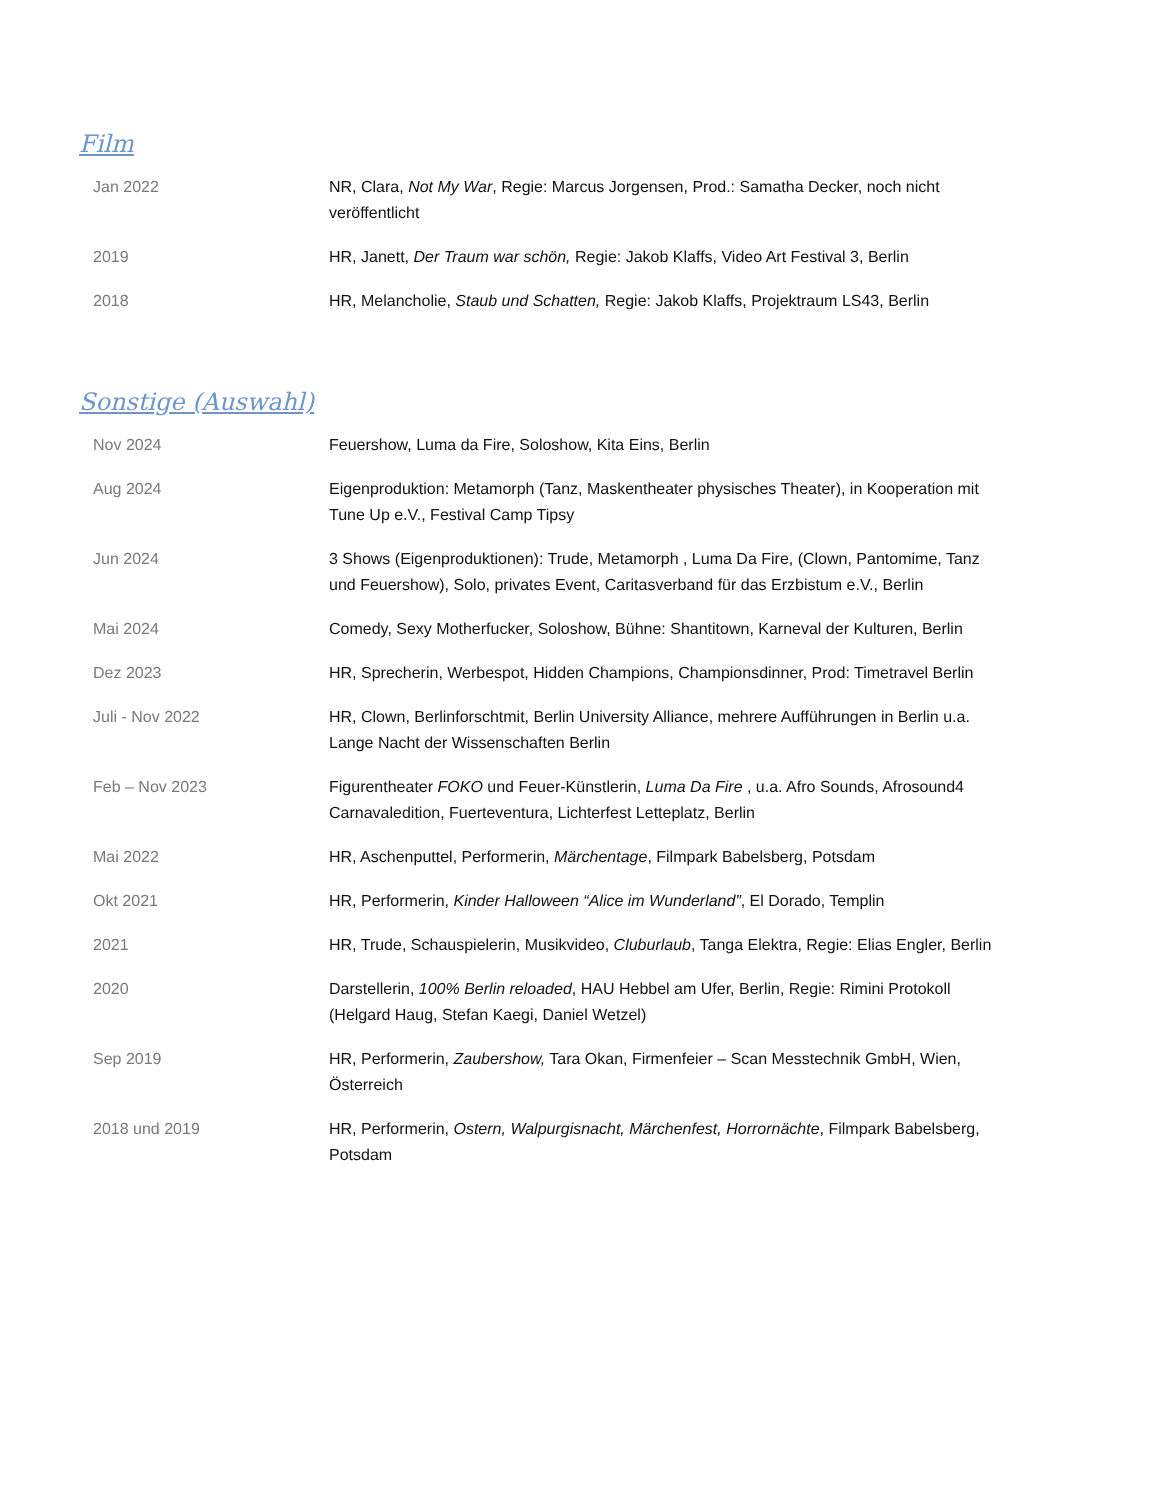Film
| Jan 2022 | NR, Clara, Not My War , Regie: Marcus Jorgensen, Prod.: Samatha Decker, noch nicht veröffentlicht |
| 2019 | HR, Janett, Der Traum war schön, Regie: Jakob Klaffs, Video Art Festival 3, Berlin |
| 2018 | HR, Melancholie, Staub und Schatten, Regie: Jakob Klaffs, Projektraum LS43, Berlin |
Sonstige (Auswahl)
| Nov 2024 | Feuershow, Luma da Fire, Soloshow, Kita Eins, Berlin |
| Aug 2024 | Eigenproduktion: Metamorph (Tanz, Maskentheater physisches Theater), in Kooperation mit Tune Up e.V., Festival Camp Tipsy |
| Jun 2024 | 3 Shows (Eigenproduktionen): Trude, Metamorph , Luma Da Fire, (Clown, Pantomime, Tanz und Feuershow), Solo, privates Event, Caritasverband für das Erzbistum e.V., Berlin |
| Mai 2024 | Comedy, Sexy Motherfucker, Soloshow, Bühne: Shantitown, Karneval der Kulturen, Berlin |
| Dez 2023 | HR, Sprecherin, Werbespot, Hidden Champions, Championsdinner, Prod: Timetravel Berlin |
| Juli - Nov 2022 | HR, Clown, Berlinforschtmit, Berlin University Alliance, mehrere Aufführungen in Berlin u.a. Lange Nacht der Wissenschaften Berlin |
| Feb – Nov 2023 | Figurentheater FOKO und Feuer-Künstlerin, Luma Da Fire , u.a. Afro Sounds, Afrosound4 Carnavaledition, Fuerteventura, Lichterfest Letteplatz, Berlin |
| Mai 2022 | HR, Aschenputtel, Performerin, Märchentage , Filmpark Babelsberg, Potsdam |
| Okt 2021 | HR, Performerin, Kinder Halloween “Alice im Wunderland” , El Dorado, Templin |
| 2021 | HR, Trude, Schauspielerin, Musikvideo, Cluburlaub , Tanga Elektra, Regie: Elias Engler, Berlin |
| 2020 | Darstellerin, 100% Berlin reloaded , HAU Hebbel am Ufer, Berlin, Regie: Rimini Protokoll (Helgard Haug, Stefan Kaegi, Daniel Wetzel) |
| Sep 2019 | HR, Performerin, Zaubershow, Tara Okan, Firmenfeier – Scan Messtechnik GmbH, Wien, Österreich |
| 2018 und 2019 | HR, Performerin, Ostern, Walpurgisnacht, Märchenfest, Horrornächte , Filmpark Babelsberg, Potsdam |